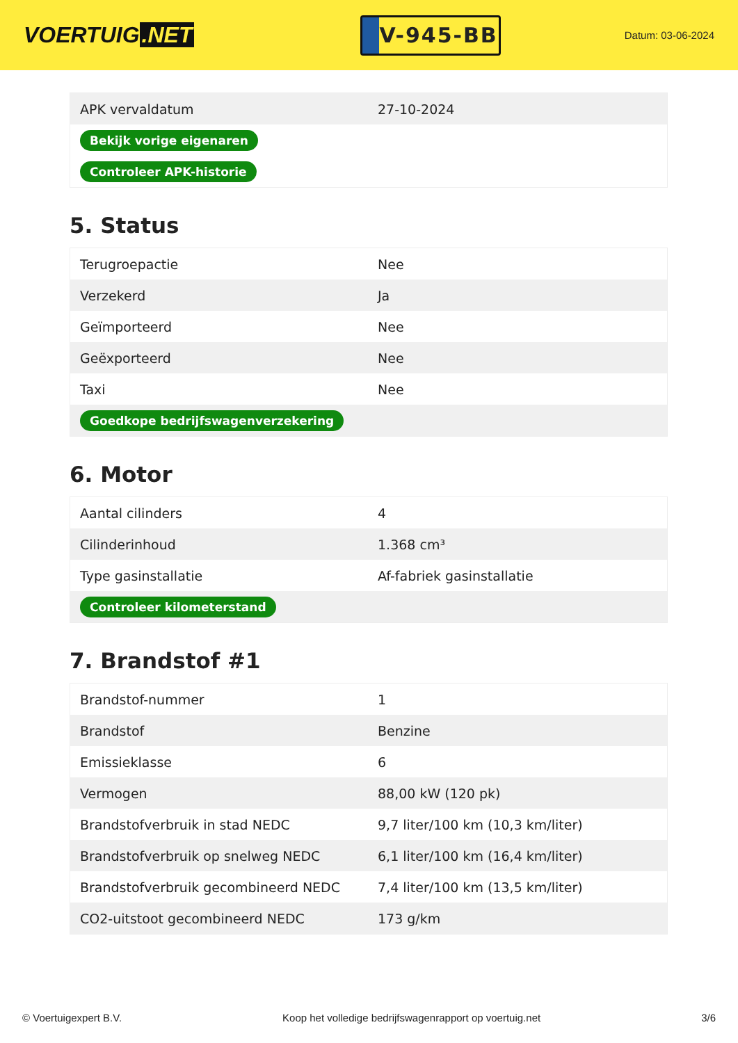VOERTUIG.NET
V-945-BB
Datum: 03-06-2024
| APK vervaldatum | 27-10-2024 |
| Bekijk vorige eigenaren | |
| Controleer APK-historie | |
5. Status
| Terugroepactie | Nee |
| Verzekerd | Ja |
| Geïmporteerd | Nee |
| Geëxporteerd | Nee |
| Taxi | Nee |
| Goedkope bedrijfswagenverzekering | |
6. Motor
| Aantal cilinders | 4 |
| Cilinderinhoud | 1.368 cm³ |
| Type gasinstallatie | Af-fabriek gasinstallatie |
| Controleer kilometerstand | |
7. Brandstof #1
| Brandstof-nummer | 1 |
| Brandstof | Benzine |
| Emissieklasse | 6 |
| Vermogen | 88,00 kW (120 pk) |
| Brandstofverbruik in stad NEDC | 9,7 liter/100 km (10,3 km/liter) |
| Brandstofverbruik op snelweg NEDC | 6,1 liter/100 km (16,4 km/liter) |
| Brandstofverbruik gecombineerd NEDC | 7,4 liter/100 km (13,5 km/liter) |
| CO2-uitstoot gecombineerd NEDC | 173 g/km |
© Voertuigexpert B.V. Koop het volledige bedrijfswagenrapport op voertuig.net 3/6